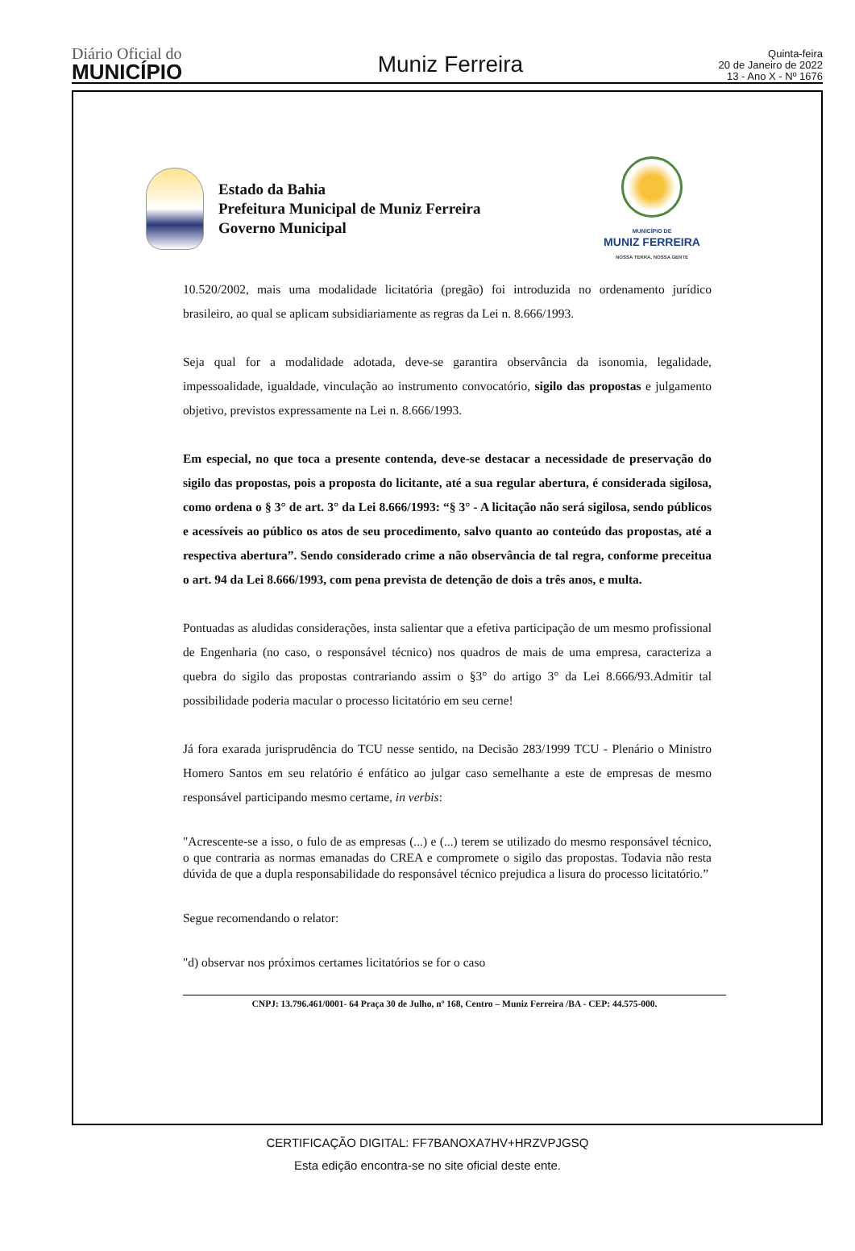Diário Oficial do
MUNICÍPIO
Muniz Ferreira
Quinta-feira
20 de Janeiro de 2022
13 - Ano X - Nº 1676
Estado da Bahia
Prefeitura Municipal de Muniz Ferreira
Governo Municipal
MUNICÍPIO DE
MUNIZ FERREIRA
NOSSA TERRA, NOSSA GENTE
10.520/2002, mais uma modalidade licitatória (pregão) foi introduzida no ordenamento jurídico brasileiro, ao qual se aplicam subsidiariamente as regras da Lei n. 8.666/1993.
Seja qual for a modalidade adotada, deve-se garantira observância da isonomia, legalidade, impessoalidade, igualdade, vinculação ao instrumento convocatório, sigilo das propostas e julgamento objetivo, previstos expressamente na Lei n. 8.666/1993.
Em especial, no que toca a presente contenda, deve-se destacar a necessidade de preservação do sigilo das propostas, pois a proposta do licitante, até a sua regular abertura, é considerada sigilosa, como ordena o § 3° de art. 3° da Lei 8.666/1993: “§ 3° - A licitação não será sigilosa, sendo públicos e acessíveis ao público os atos de seu procedimento, salvo quanto ao conteúdo das propostas, até a respectiva abertura”. Sendo considerado crime a não observância de tal regra, conforme preceitua o art. 94 da Lei 8.666/1993, com pena prevista de detenção de dois a três anos, e multa.
Pontuadas as aludidas considerações, insta salientar que a efetiva participação de um mesmo profissional de Engenharia (no caso, o responsável técnico) nos quadros de mais de uma empresa, caracteriza a quebra do sigilo das propostas contrariando assim o §3° do artigo 3° da Lei 8.666/93.Admitir tal possibilidade poderia macular o processo licitatório em seu cerne!
Já fora exarada jurisprudência do TCU nesse sentido, na Decisão 283/1999 TCU - Plenário o Ministro Homero Santos em seu relatório é enfático ao julgar caso semelhante a este de empresas de mesmo responsável participando mesmo certame, in verbis:
"Acrescente-se a isso, o fulo de as empresas (...) e (...) terem se utilizado do mesmo responsável técnico, o que contraria as normas emanadas do CREA e compromete o sigilo das propostas. Todavia não resta dúvida de que a dupla responsabilidade do responsável técnico prejudica a lisura do processo licitatório.”
Segue recomendando o relator:
"d) observar nos próximos certames licitatórios se for o caso
CNPJ: 13.796.461/0001- 64 Praça 30 de Julho, nº 168, Centro – Muniz Ferreira /BA - CEP: 44.575-000.
CERTIFICAÇÃO DIGITAL: FF7BANOXA7HV+HRZVPJGSQ
Esta edição encontra-se no site oficial deste ente.